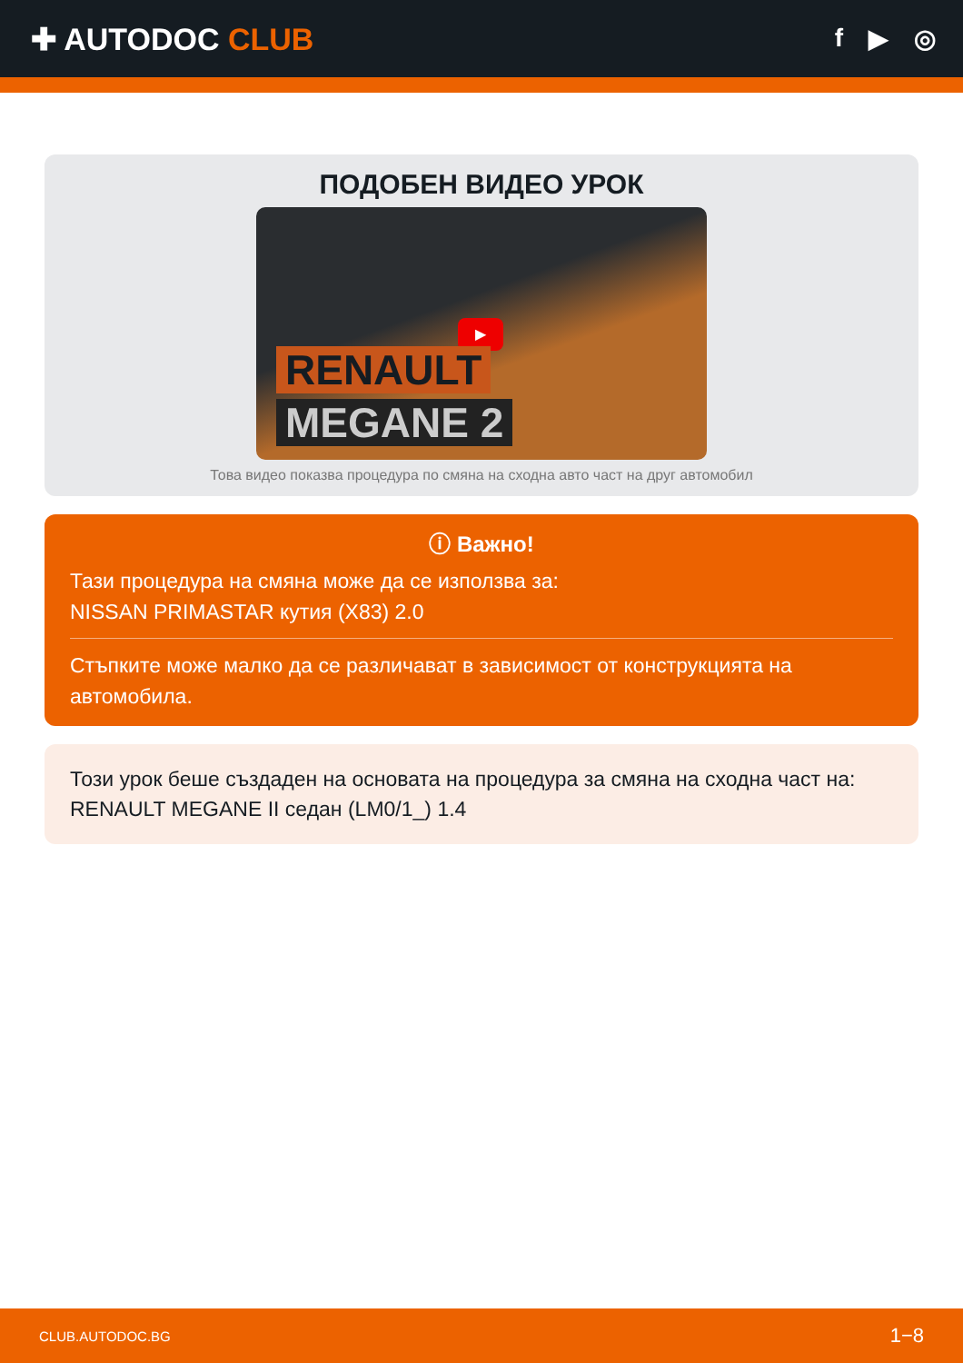✚ AUTODOC CLUB
f ▶ ◎
ПОДОБЕН ВИДЕО УРОК
▶
RENAULT
MEGANE 2
Това видео показва процедура по смяна на сходна авто част на друг автомобил
ⓘ Важно!
Тази процедура на смяна може да се използва за:
NISSAN PRIMASTAR кутия (X83) 2.0
Стъпките може малко да се различават в зависимост от конструкцията на автомобила.
Този урок беше създаден на основата на процедура за смяна на сходна част на: RENAULT MEGANE II седан (LM0/1_) 1.4
CLUB.AUTODOC.BG 1−8